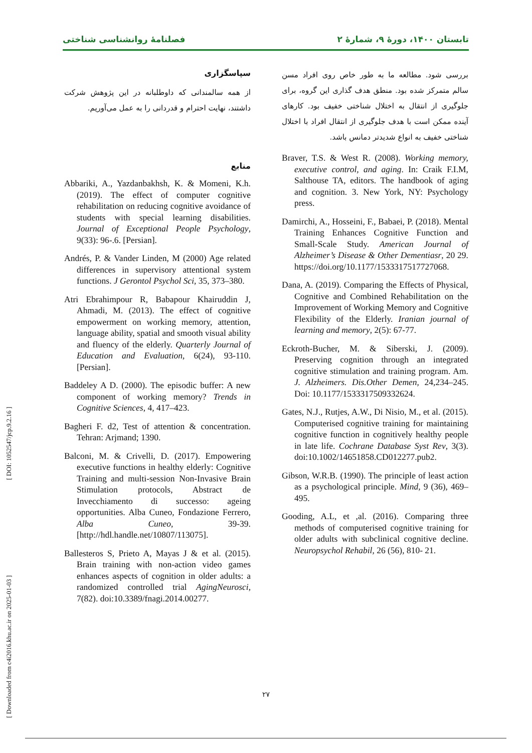تابستان ۱۴۰۰، دورهٔ ۹، شمارهٔ ۲ فصلنامهٔ روانشناسی شناختی
بررسی شود. مطالعه ما به طور خاص روی افراد مسن سالم متمرکز شده بود. منطق هدف گذاری این گروه، برای جلوگیری از انتقال به اختلال شناختی خفیف بود. کارهای آینده ممکن است با هدف جلوگیری از انتقال افراد با اختلال شناختی خفیف به انواع شدیدتر دمانس باشد.
Braver, T.S. & West R. (2008). Working memory, executive control, and aging. In: Craik F.I.M, Salthouse TA, editors. The handbook of aging and cognition. 3. New York, NY: Psychology press.
Damirchi, A., Hosseini, F., Babaei, P. (2018). Mental Training Enhances Cognitive Function and Small-Scale Study. American Journal of Alzheimer’s Disease & Other Dementiasr, 20 29. https://doi.org/10.1177/1533317517727068.
Dana, A. (2019). Comparing the Effects of Physical, Cognitive and Combined Rehabilitation on the Improvement of Working Memory and Cognitive Flexibility of the Elderly. Iranian journal of learning and memory, 2(5): 67-77.
Eckroth-Bucher, M. & Siberski, J. (2009). Preserving cognition through an integrated cognitive stimulation and training program. Am. J. Alzheimers. Dis.Other Demen, 24,234–245. Doi: 10.1177/1533317509332624.
Gates, N.J., Rutjes, A.W., Di Nisio, M., et al. (2015). Computerised cognitive training for maintaining cognitive function in cognitively healthy people in late life. Cochrane Database Syst Rev, 3(3). doi:10.1002/14651858.CD012277.pub2.
Gibson, W.R.B. (1990). The principle of least action as a psychological principle. Mind, 9 (36), 469–495.
Gooding, A.L, et ,al. (2016). Comparing three methods of computerised cognitive training for older adults with subclinical cognitive decline. Neuropsychol Rehabil, 26 (56), 810- 21.
سپاسگزاری
از همه سالمندانی که داوطلبانه در این پژوهش شرکت داشتند، نهایت احترام و قدردانی را به عمل می‌آوریم.
منابع
Abbariki, A., Yazdanbakhsh, K. & Momeni, K.h. (2019). The effect of computer cognitive rehabilitation on reducing cognitive avoidance of students with special learning disabilities. Journal of Exceptional People Psychology, 9(33): 96-.6. [Persian].
Andrés, P. & Vander Linden, M (2000) Age related differences in supervisory attentional system functions. J Gerontol Psychol Sci, 35, 373–380.
Atri Ebrahimpour R, Babapour Khairuddin J, Ahmadi, M. (2013). The effect of cognitive empowerment on working memory, attention, language ability, spatial and smooth visual ability and fluency of the elderly. Quarterly Journal of Education and Evaluation, 6(24), 93-110. [Persian].
Baddeley A D. (2000). The episodic buffer: A new component of working memory? Trends in Cognitive Sciences, 4, 417–423.
Bagheri F. d2, Test of attention & concentration. Tehran: Arjmand; 1390.
Balconi, M. & Crivelli, D. (2017). Empowering executive functions in healthy elderly: Cognitive Training and multi-session Non-Invasive Brain Stimulation protocols, Abstract de Invecchiamento di successo: ageing opportunities. Alba Cuneo, Fondazione Ferrero, Alba Cuneo, 39-39. [http://hdl.handle.net/10807/113075].
Ballesteros S, Prieto A, Mayas J & et al. (2015). Brain training with non-action video games enhances aspects of cognition in older adults: a randomized controlled trial AgingNeurosci, 7(82). doi:10.3389/fnagi.2014.00277.
[ Downloaded from c4i2016.khu.ac.ir on 2025-01-03 ] [ DOI: 1052547/jcp.9.2.16 ]
۲۷